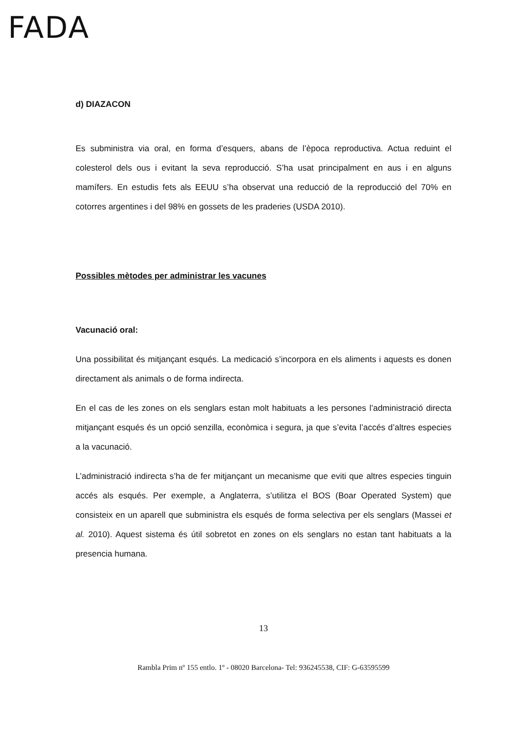FADA
d) DIAZACON
Es subministra via oral, en forma d’esquers, abans de l’època reproductiva. Actua reduint el colesterol dels ous i evitant la seva reproducció. S’ha usat principalment en aus i en alguns mamífers. En estudis fets als EEUU s’ha observat una reducció de la reproducció del 70% en cotorres argentines i del 98% en gossets de les praderies (USDA 2010).
Possibles mètodes per administrar les vacunes
Vacunació oral:
Una possibilitat és mitjançant esqués. La medicació s’incorpora en els aliments i aquests es donen directament als animals o de forma indirecta.
En el cas de les zones on els senglars estan molt habituats a les persones l’administració directa mitjançant esqués és un opció senzilla, econòmica i segura, ja que s’evita l’accés d’altres especies a la vacunació.
L’administració indirecta s’ha de fer mitjançant un mecanisme que eviti que altres especies tinguin accés als esqués. Per exemple, a Anglaterra, s’utilitza el BOS (Boar Operated System) que consisteix en un aparell que subministra els esqués de forma selectiva per els senglars (Massei et al. 2010). Aquest sistema és útil sobretot en zones on els senglars no estan tant habituats a la presencia humana.
13
Rambla Prim nº 155 entlo. 1º - 08020 Barcelona- Tel: 936245538, CIF: G-63595599